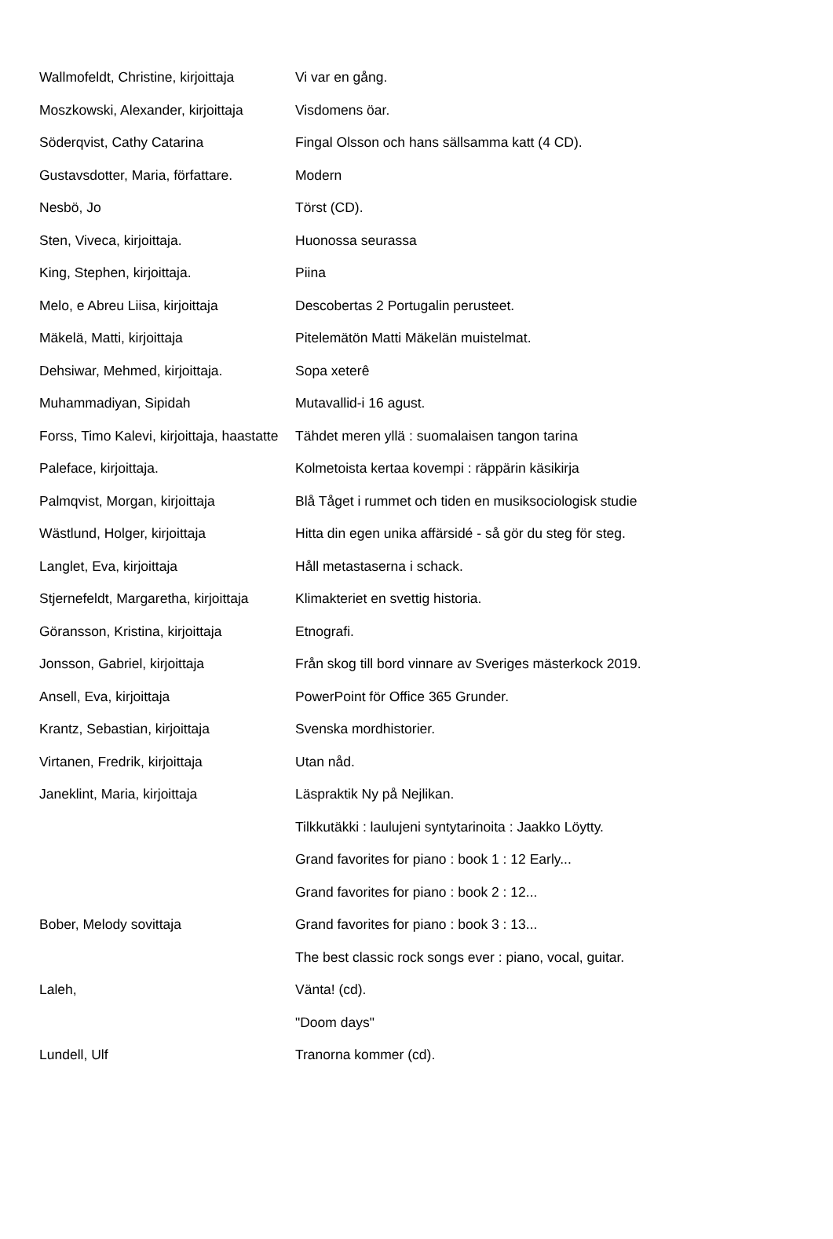| Wallmofeldt, Christine, kirjoittaja | Vi var en gång. |
| Moszkowski, Alexander, kirjoittaja | Visdomens öar. |
| Söderqvist, Cathy Catarina | Fingal Olsson och hans sällsamma katt (4 CD). |
| Gustavsdotter, Maria, författare. | Modern |
| Nesbö, Jo | Törst (CD). |
| Sten, Viveca, kirjoittaja. | Huonossa seurassa |
| King, Stephen, kirjoittaja. | Piina |
| Melo, e Abreu Liisa, kirjoittaja | Descobertas 2 Portugalin perusteet. |
| Mäkelä, Matti, kirjoittaja | Pitelemätön Matti Mäkelän muistelmat. |
| Dehsiwar, Mehmed, kirjoittaja. | Sopa xeterê |
| Muhammadiyan, Sipidah | Mutavallid-i 16 agust. |
| Forss, Timo Kalevi, kirjoittaja, haastatte | Tähdet meren yllä : suomalaisen tangon tarina |
| Paleface, kirjoittaja. | Kolmetoista kertaa kovempi : räppärin käsikirja |
| Palmqvist, Morgan, kirjoittaja | Blå Tåget i rummet och tiden en musiksociologisk studie |
| Wästlund, Holger, kirjoittaja | Hitta din egen unika affärsidé - så gör du steg för steg. |
| Langlet, Eva, kirjoittaja | Håll metastaserna i schack. |
| Stjernefeldt, Margaretha, kirjoittaja | Klimakteriet en svettig historia. |
| Göransson, Kristina, kirjoittaja | Etnografi. |
| Jonsson, Gabriel, kirjoittaja | Från skog till bord vinnare av Sveriges mästerkock 2019. |
| Ansell, Eva, kirjoittaja | PowerPoint för Office 365 Grunder. |
| Krantz, Sebastian, kirjoittaja | Svenska mordhistorier. |
| Virtanen, Fredrik, kirjoittaja | Utan nåd. |
| Janeklint, Maria, kirjoittaja | Läspraktik Ny på Nejlikan. |
| | Tilkkutäkki : laulujeni syntytarinoita : Jaakko Löytty. |
| | Grand favorites for piano : book 1 : 12 Early... |
| | Grand favorites for piano : book 2 : 12... |
| Bober, Melody sovittaja | Grand favorites for piano : book 3 : 13... |
| | The best classic rock songs ever : piano, vocal, guitar. |
| Laleh, | Vänta! (cd). |
| | "Doom days" |
| Lundell, Ulf | Tranorna kommer (cd). |